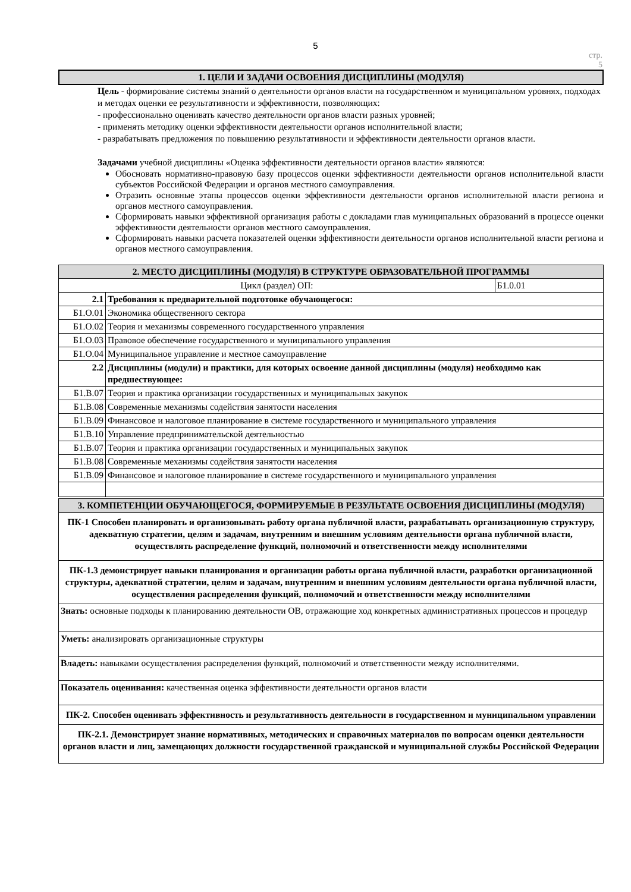5
стр.
5
1. ЦЕЛИ И ЗАДАЧИ ОСВОЕНИЯ ДИСЦИПЛИНЫ (МОДУЛЯ)
Цель - формирование системы знаний о деятельности органов власти на государственном и муниципальном уровнях, подходах и методах оценки ее результативности и эффективности, позволяющих:
- профессионально оценивать качество деятельности органов власти разных уровней;
- применять методику оценки эффективности деятельности органов исполнительной власти;
- разрабатывать предложения по повышению результативности и эффективности деятельности органов власти.
Задачами учебной дисциплины «Оценка эффективности деятельности органов власти» являются:
Обосновать нормативно-правовую базу процессов оценки эффективности деятельности органов исполнительной власти субъектов Российской Федерации и органов местного самоуправления.
Отразить основные этапы процессов оценки эффективности деятельности органов исполнительной власти региона и органов местного самоуправления.
Сформировать навыки эффективной организация работы с докладами глав муниципальных образований в процессе оценки эффективности деятельности органов местного самоуправления.
Сформировать навыки расчета показателей оценки эффективности деятельности органов исполнительной власти региона и органов местного самоуправления.
| 2. МЕСТО ДИСЦИПЛИНЫ (МОДУЛЯ) В СТРУКТУРЕ ОБРАЗОВАТЕЛЬНОЙ ПРОГРАММЫ | | |
| Цикл (раздел) ОП: | | Б1.0.01 |
| 2.1 | Требования к предварительной подготовке обучающегося: | |
| Б1.О.01 | Экономика общественного сектора | |
| Б1.О.02 | Теория и механизмы современного государственного управления | |
| Б1.О.03 | Правовое обеспечение государственного и муниципального управления | |
| Б1.О.04 | Муниципальное управление и местное самоуправление | |
| 2.2 | Дисциплины (модули) и практики, для которых освоение данной дисциплины (модуля) необходимо как предшествующее: | |
| Б1.В.07 | Теория и практика организации государственных и муниципальных закупок | |
| Б1.В.08 | Современные механизмы содействия занятости населения | |
| Б1.В.09 | Финансовое и налоговое планирование в системе государственного и муниципального управления | |
| Б1.В.10 | Управление предпринимательской деятельностью | |
| Б1.В.07 | Теория и практика организации государственных и муниципальных закупок | |
| Б1.В.08 | Современные механизмы содействия занятости населения | |
| Б1.В.09 | Финансовое и налоговое планирование в системе государственного и муниципального управления | |
| 3. КОМПЕТЕНЦИИ ОБУЧАЮЩЕГОСЯ, ФОРМИРУЕМЫЕ В РЕЗУЛЬТАТЕ ОСВОЕНИЯ ДИСЦИПЛИНЫ (МОДУЛЯ) |
| ПК-1 Способен планировать и организовывать работу органа публичной власти, разрабатывать организационную структуру, адекватную стратегии, целям и задачам, внутренним и внешним условиям деятельности органа публичной власти, осуществлять распределение функций, полномочий и ответственности между исполнителями |
| ПК-1.3 демонстрирует навыки планирования и организации работы органа публичной власти, разработки организационной структуры, адекватной стратегии, целям и задачам, внутренним и внешним условиям деятельности органа публичной власти, осуществления распределения функций, полномочий и ответственности между исполнителями |
| Знать: основные подходы к планированию деятельности ОВ, отражающие ход конкретных административных процессов и процедур |
| Уметь: анализировать организационные структуры |
| Владеть: навыками осуществления распределения функций, полномочий и ответственности между исполнителями. |
| Показатель оценивания: качественная оценка эффективности деятельности органов власти |
| ПК-2. Способен оценивать эффективность и результативность деятельности в государственном и муниципальном управлении |
| ПК-2.1. Демонстрирует знание нормативных, методических и справочных материалов по вопросам оценки деятельности органов власти и лиц, замещающих должности государственной гражданской и муниципальной службы Российской Федерации |